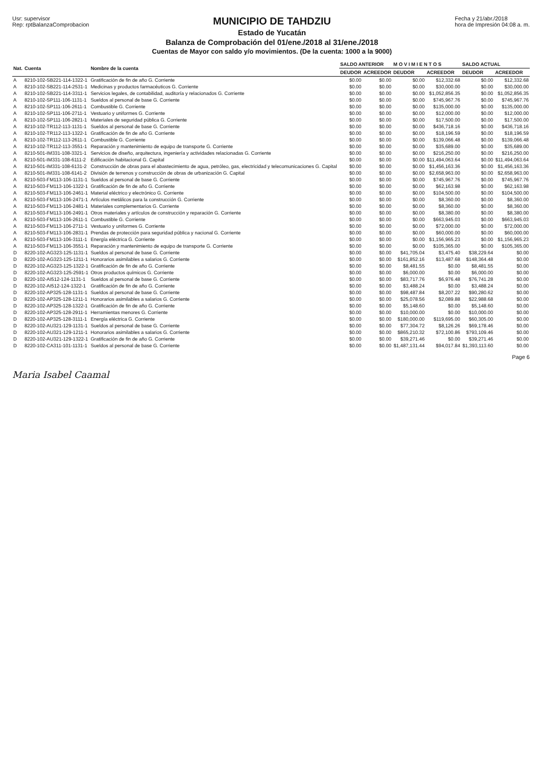Usr: supervisor
Rep: rptBalanzaComprobacion
MUNICIPIO DE TAHDZIU
Estado de Yucatán
Balanza de Comprobación del 01/ene./2018 al 31/ene./2018
Cuentas de Mayor con saldo y/o movimientos. (De la cuenta: 1000 a la 9000)
Fecha y 21/abr./2018
hora de Impresión 04:08 a. m.
| Nat. | Cuenta | Nombre de la cuenta | SALDO ANTERIOR | | M O V I M I E N T O S | | SALDO ACTUAL | |
| --- | --- | --- | --- | --- | --- | --- | --- | --- |
| | | | DEUDOR | ACREEDOR | DEUDOR | ACREEDOR | DEUDOR | ACREEDOR |
| A | 8210-102-SB221-114-1322-1 | Gratificación de fin de año G. Corriente | $0.00 | $0.00 | $0.00 | $12,332.68 | $0.00 | $12,332.68 |
| A | 8210-102-SB221-114-2531-1 | Medicinas y productos farmacéuticos G. Corriente | $0.00 | $0.00 | $0.00 | $30,000.00 | $0.00 | $30,000.00 |
| A | 8210-102-SB221-114-3311-1 | Servicios legales, de contabilidad, auditoría y relacionados G. Corriente | $0.00 | $0.00 | $0.00 | $1,052,856.35 | $0.00 | $1,052,856.35 |
| A | 8210-102-SP111-106-1131-1 | Sueldos al personal de base G. Corriente | $0.00 | $0.00 | $0.00 | $745,967.76 | $0.00 | $745,967.76 |
| A | 8210-102-SP111-106-2611-1 | Combustible G. Corriente | $0.00 | $0.00 | $0.00 | $135,000.00 | $0.00 | $135,000.00 |
| A | 8210-102-SP111-106-2711-1 | Vestuario y uniformes G. Corriente | $0.00 | $0.00 | $0.00 | $12,000.00 | $0.00 | $12,000.00 |
| A | 8210-102-SP111-106-2821-1 | Materiales de seguridad pública G. Corriente | $0.00 | $0.00 | $0.00 | $17,500.00 | $0.00 | $17,500.00 |
| A | 8210-102-TR112-113-1131-1 | Sueldos al personal de base G. Corriente | $0.00 | $0.00 | $0.00 | $436,718.16 | $0.00 | $436,718.16 |
| A | 8210-102-TR112-113-1322-1 | Gratificación de fin de año G. Corriente | $0.00 | $0.00 | $0.00 | $18,196.59 | $0.00 | $18,196.59 |
| A | 8210-102-TR112-113-2611-1 | Combustible G. Corriente | $0.00 | $0.00 | $0.00 | $139,066.48 | $0.00 | $139,066.48 |
| A | 8210-102-TR112-113-3551-1 | Reparación y mantenimiento de equipo de transporte G. Corriente | $0.00 | $0.00 | $0.00 | $35,689.00 | $0.00 | $35,689.00 |
| A | 8210-501-IM331-108-3321-1 | Servicios de diseño, arquitectura, ingeniería y actividades relacionadas G. Corriente | $0.00 | $0.00 | $0.00 | $216,250.00 | $0.00 | $216,250.00 |
| A | 8210-501-IM331-108-6111-2 | Edificación habitacional G. Capital | $0.00 | $0.00 | $0.00 | $11,494,063.64 | $0.00 | $11,494,063.64 |
| A | 8210-501-IM331-108-6131-2 | Construcción de obras para el abastecimiento de agua, petróleo, gas, electricidad y telecomunicaciones G. Capital | $0.00 | $0.00 | $0.00 | $1,456,163.36 | $0.00 | $1,456,163.36 |
| A | 8210-501-IM331-108-6141-2 | División de terrenos y construcción de obras de urbanización G. Capital | $0.00 | $0.00 | $0.00 | $2,658,963.00 | $0.00 | $2,658,963.00 |
| A | 8210-503-FM113-106-1131-1 | Sueldos al personal de base G. Corriente | $0.00 | $0.00 | $0.00 | $745,967.76 | $0.00 | $745,967.76 |
| A | 8210-503-FM113-106-1322-1 | Gratificación de fin de año G. Corriente | $0.00 | $0.00 | $0.00 | $62,163.98 | $0.00 | $62,163.98 |
| A | 8210-503-FM113-106-2461-1 | Material eléctrico y electrónico G. Corriente | $0.00 | $0.00 | $0.00 | $104,500.00 | $0.00 | $104,500.00 |
| A | 8210-503-FM113-106-2471-1 | Artículos metálicos para la construcción G. Corriente | $0.00 | $0.00 | $0.00 | $8,360.00 | $0.00 | $8,360.00 |
| A | 8210-503-FM113-106-2481-1 | Materiales complementarios G. Corriente | $0.00 | $0.00 | $0.00 | $8,360.00 | $0.00 | $8,360.00 |
| A | 8210-503-FM113-106-2491-1 | Otros materiales y artículos de construcción y reparación G. Corriente | $0.00 | $0.00 | $0.00 | $8,380.00 | $0.00 | $8,380.00 |
| A | 8210-503-FM113-106-2611-1 | Combustible G. Corriente | $0.00 | $0.00 | $0.00 | $663,945.03 | $0.00 | $663,945.03 |
| A | 8210-503-FM113-106-2711-1 | Vestuario y uniformes G. Corriente | $0.00 | $0.00 | $0.00 | $72,000.00 | $0.00 | $72,000.00 |
| A | 8210-503-FM113-106-2831-1 | Prendas de protección para seguridad pública y nacional G. Corriente | $0.00 | $0.00 | $0.00 | $60,000.00 | $0.00 | $60,000.00 |
| A | 8210-503-FM113-106-3111-1 | Energía eléctrica G. Corriente | $0.00 | $0.00 | $0.00 | $1,156,965.23 | $0.00 | $1,156,965.23 |
| A | 8210-503-FM113-106-3551-1 | Reparación y mantenimiento de equipo de transporte G. Corriente | $0.00 | $0.00 | $0.00 | $105,365.00 | $0.00 | $105,365.00 |
| D | 8220-102-AG323-125-1131-1 | Sueldos al personal de base G. Corriente | $0.00 | $0.00 | $41,705.04 | $3,475.40 | $38,229.64 | $0.00 |
| D | 8220-102-AG323-125-1211-1 | Honorarios asimilables a salarios G. Corriente | $0.00 | $0.00 | $161,852.16 | $13,487.68 | $148,364.48 | $0.00 |
| D | 8220-102-AG323-125-1322-1 | Gratificación de fin de año G. Corriente | $0.00 | $0.00 | $8,481.55 | $0.00 | $8,481.55 | $0.00 |
| D | 8220-102-AG323-125-2591-1 | Otros productos químicos G. Corriente | $0.00 | $0.00 | $6,000.00 | $0.00 | $6,000.00 | $0.00 |
| D | 8220-102-AI512-124-1131-1 | Sueldos al personal de base G. Corriente | $0.00 | $0.00 | $83,717.76 | $6,976.48 | $76,741.28 | $0.00 |
| D | 8220-102-AI512-124-1322-1 | Gratificación de fin de año G. Corriente | $0.00 | $0.00 | $3,488.24 | $0.00 | $3,488.24 | $0.00 |
| D | 8220-102-AP325-128-1131-1 | Sueldos al personal de base G. Corriente | $0.00 | $0.00 | $98,487.84 | $8,207.22 | $90,280.62 | $0.00 |
| D | 8220-102-AP325-128-1211-1 | Honorarios asimilables a salarios G. Corriente | $0.00 | $0.00 | $25,078.56 | $2,089.88 | $22,988.68 | $0.00 |
| D | 8220-102-AP325-128-1322-1 | Gratificación de fin de año G. Corriente | $0.00 | $0.00 | $5,148.60 | $0.00 | $5,148.60 | $0.00 |
| D | 8220-102-AP325-128-2911-1 | Herramientas menores G. Corriente | $0.00 | $0.00 | $10,000.00 | $0.00 | $10,000.00 | $0.00 |
| D | 8220-102-AP325-128-3111-1 | Energía eléctrica G. Corriente | $0.00 | $0.00 | $180,000.00 | $119,695.00 | $60,305.00 | $0.00 |
| D | 8220-102-AU321-129-1131-1 | Sueldos al personal de base G. Corriente | $0.00 | $0.00 | $77,304.72 | $8,126.26 | $69,178.46 | $0.00 |
| D | 8220-102-AU321-129-1211-1 | Honorarios asimilables a salarios G. Corriente | $0.00 | $0.00 | $865,210.32 | $72,100.86 | $793,109.46 | $0.00 |
| D | 8220-102-AU321-129-1322-1 | Gratificación de fin de año G. Corriente | $0.00 | $0.00 | $39,271.46 | $0.00 | $39,271.46 | $0.00 |
| D | 8220-102-CA311-101-1131-1 | Sueldos al personal de base G. Corriente | $0.00 | $0.00 | $1,487,131.44 | $94,017.84 | $1,393,113.60 | $0.00 |
Maria Isabel Caamal
Page 6